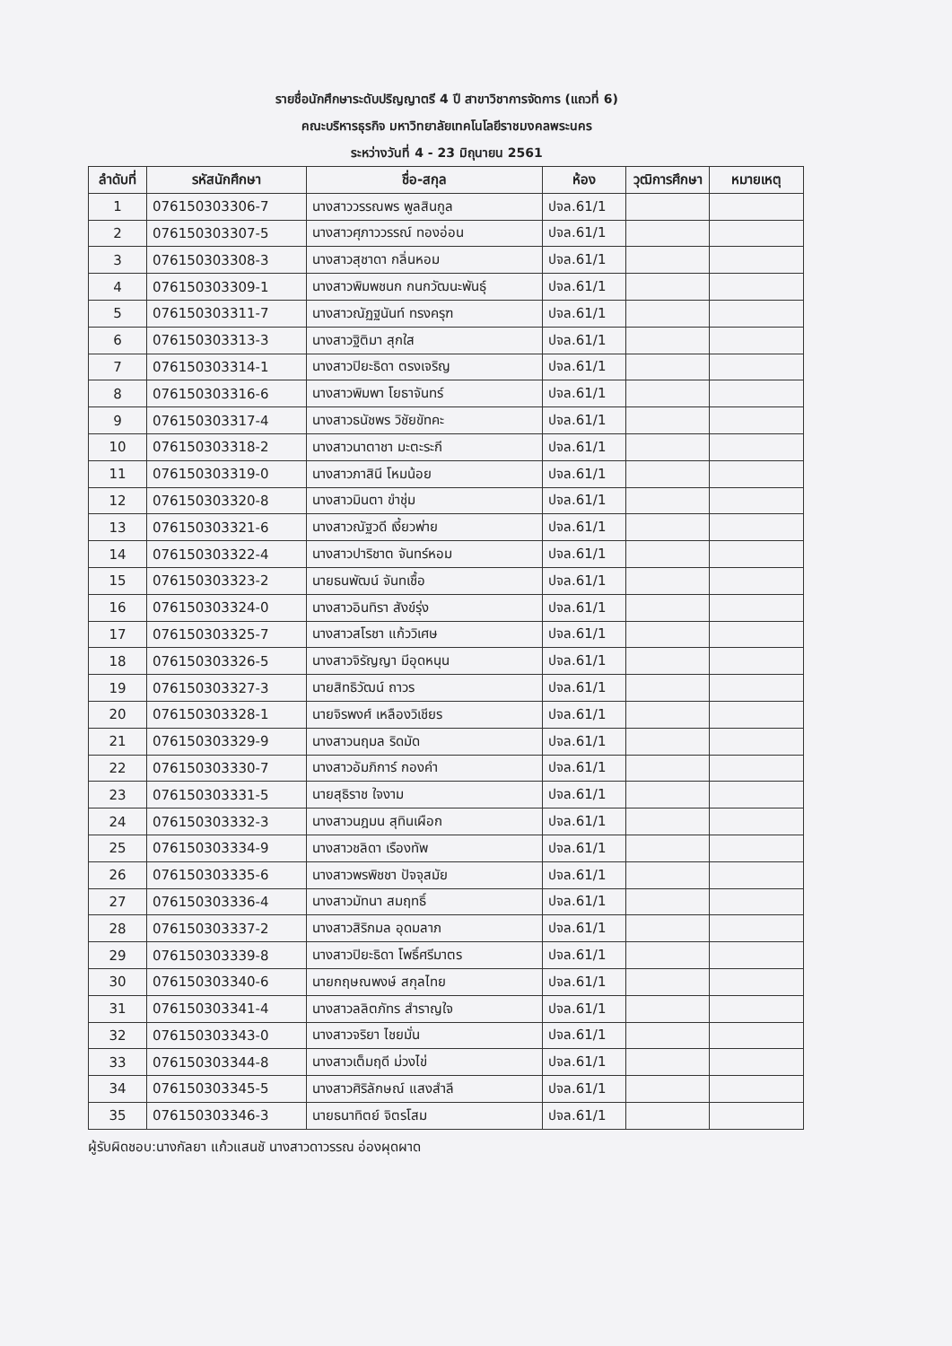รายชื่อนักศึกษาระดับปริญญาตรี 4 ปี สาขาวิชาการจัดการ (แถวที่ 6)
คณะบริหารธุรกิจ มหาวิทยาลัยเทคโนโลยีราชมงคลพระนคร
ระหว่างวันที่ 4 - 23 มิถุนายน 2561
| ลำดับที่ | รหัสนักศึกษา | ชื่อ-สกุล | ห้อง | วุฒิการศึกษา | หมายเหตุ |
| --- | --- | --- | --- | --- | --- |
| 1 | 076150303306-7 | นางสาววรรณพร พูลสินกูล | ปจล.61/1 | | |
| 2 | 076150303307-5 | นางสาวศุภาววรรณ์ ทองอ่อน | ปจล.61/1 | | |
| 3 | 076150303308-3 | นางสาวสุชาดา กลิ่นหอม | ปจล.61/1 | | |
| 4 | 076150303309-1 | นางสาวพิมพชนก กนกวัฒนะพันธุ์ | ปจล.61/1 | | |
| 5 | 076150303311-7 | นางสาวณัฏฐนันท์ ทรงครุฑ | ปจล.61/1 | | |
| 6 | 076150303313-3 | นางสาวฐิติมา สุกใส | ปจล.61/1 | | |
| 7 | 076150303314-1 | นางสาวปิยะธิดา ตรงเจริญ | ปจล.61/1 | | |
| 8 | 076150303316-6 | นางสาวพิมพา โยธาจันทร์ | ปจล.61/1 | | |
| 9 | 076150303317-4 | นางสาวธนัชพร วิชัยขัทคะ | ปจล.61/1 | | |
| 10 | 076150303318-2 | นางสาวนาตาชา มะตะระกี | ปจล.61/1 | | |
| 11 | 076150303319-0 | นางสาวภาสินี โหมน้อย | ปจล.61/1 | | |
| 12 | 076150303320-8 | นางสาวมินตา ขำชุ่ม | ปจล.61/1 | | |
| 13 | 076150303321-6 | นางสาวณัฐวดี เงี้ยวพ่าย | ปจล.61/1 | | |
| 14 | 076150303322-4 | นางสาวปาริชาต จันทร์หอม | ปจล.61/1 | | |
| 15 | 076150303323-2 | นายธนพัฒน์ จันทเชื้อ | ปจล.61/1 | | |
| 16 | 076150303324-0 | นางสาวอินทิรา สังข์รุ่ง | ปจล.61/1 | | |
| 17 | 076150303325-7 | นางสาวสโรชา แก้ววิเศษ | ปจล.61/1 | | |
| 18 | 076150303326-5 | นางสาวจิรัญญา มีอุดหนุน | ปจล.61/1 | | |
| 19 | 076150303327-3 | นายสิทธิวัฒน์ ถาวร | ปจล.61/1 | | |
| 20 | 076150303328-1 | นายจิรพงศ์ เหลืองวิเชียร | ปจล.61/1 | | |
| 21 | 076150303329-9 | นางสาวนฤมล ริดมัด | ปจล.61/1 | | |
| 22 | 076150303330-7 | นางสาวอัมภิการ์ กองคำ | ปจล.61/1 | | |
| 23 | 076150303331-5 | นายสุธิราช ใจงาม | ปจล.61/1 | | |
| 24 | 076150303332-3 | นางสาวนฎมน สุทินเผือก | ปจล.61/1 | | |
| 25 | 076150303334-9 | นางสาวชลิดา เรืองทัพ | ปจล.61/1 | | |
| 26 | 076150303335-6 | นางสาวพรพิชชา ปัจจุสมัย | ปจล.61/1 | | |
| 27 | 076150303336-4 | นางสาวมัทนา สมฤทธิ์ | ปจล.61/1 | | |
| 28 | 076150303337-2 | นางสาวสิริกมล อุดมลาภ | ปจล.61/1 | | |
| 29 | 076150303339-8 | นางสาวปิยะธิดา โพธิ์ศรีมาตร | ปจล.61/1 | | |
| 30 | 076150303340-6 | นายกฤษณพงษ์ สกุลไทย | ปจล.61/1 | | |
| 31 | 076150303341-4 | นางสาวลลิตภัทร สำราญใจ | ปจล.61/1 | | |
| 32 | 076150303343-0 | นางสาวจริยา ไชยมั่น | ปจล.61/1 | | |
| 33 | 076150303344-8 | นางสาวเต็มฤดี ม่วงไข่ | ปจล.61/1 | | |
| 34 | 076150303345-5 | นางสาวศิริลักษณ์ แสงสำลี | ปจล.61/1 | | |
| 35 | 076150303346-3 | นายธนาทิตย์ จิตรโสม | ปจล.61/1 | | |
ผู้รับผิดชอบ:นางกัลยา แก้วแสนชั นางสาวดาวรรณ อ่องผุดผาด